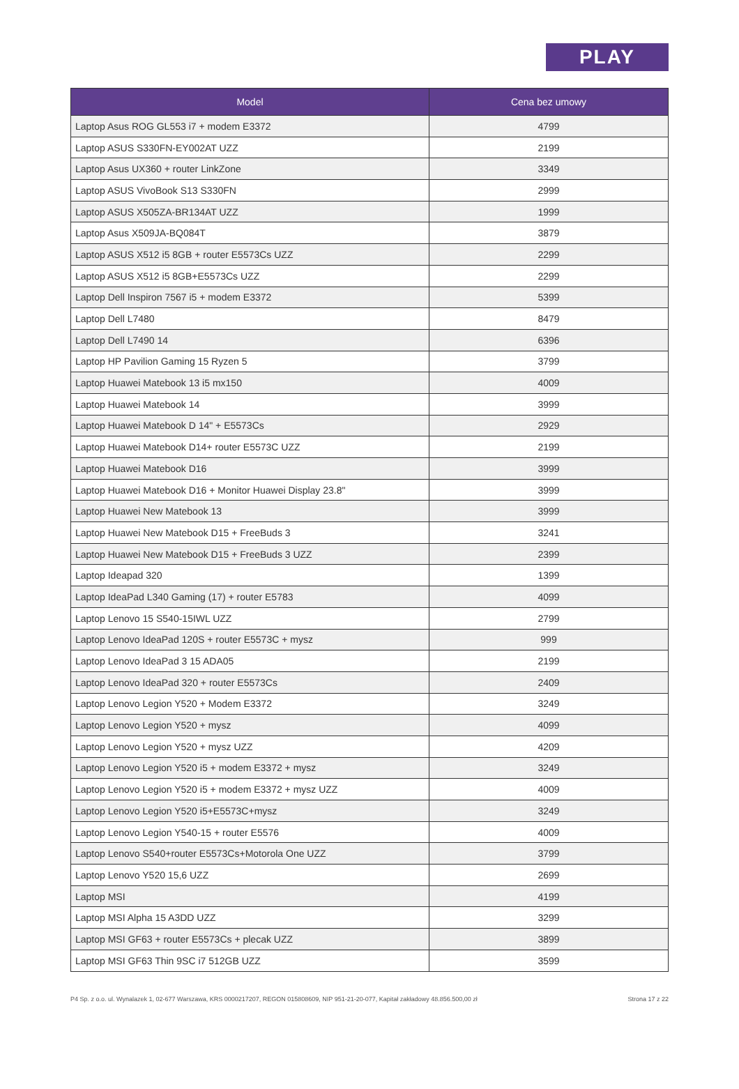PLAY
| Model | Cena bez umowy |
| --- | --- |
| Laptop Asus ROG GL553 i7 + modem E3372 | 4799 |
| Laptop ASUS S330FN-EY002AT UZZ | 2199 |
| Laptop Asus UX360 + router LinkZone | 3349 |
| Laptop ASUS VivoBook S13 S330FN | 2999 |
| Laptop ASUS X505ZA-BR134AT UZZ | 1999 |
| Laptop Asus X509JA-BQ084T | 3879 |
| Laptop ASUS X512 i5 8GB + router E5573Cs UZZ | 2299 |
| Laptop ASUS X512 i5 8GB+E5573Cs UZZ | 2299 |
| Laptop Dell Inspiron 7567 i5 + modem E3372 | 5399 |
| Laptop Dell L7480 | 8479 |
| Laptop Dell L7490 14 | 6396 |
| Laptop HP Pavilion Gaming 15 Ryzen 5 | 3799 |
| Laptop Huawei Matebook 13 i5 mx150 | 4009 |
| Laptop Huawei Matebook 14 | 3999 |
| Laptop Huawei Matebook D 14" + E5573Cs | 2929 |
| Laptop Huawei Matebook D14+ router E5573C UZZ | 2199 |
| Laptop Huawei Matebook D16 | 3999 |
| Laptop Huawei Matebook D16 + Monitor Huawei Display 23.8" | 3999 |
| Laptop Huawei New Matebook 13 | 3999 |
| Laptop Huawei New Matebook D15 + FreeBuds 3 | 3241 |
| Laptop Huawei New Matebook D15 + FreeBuds 3 UZZ | 2399 |
| Laptop Ideapad 320 | 1399 |
| Laptop IdeaPad L340 Gaming (17) + router E5783 | 4099 |
| Laptop Lenovo 15 S540-15IWL UZZ | 2799 |
| Laptop Lenovo IdeaPad 120S + router E5573C + mysz | 999 |
| Laptop Lenovo IdeaPad 3 15 ADA05 | 2199 |
| Laptop Lenovo IdeaPad 320 + router E5573Cs | 2409 |
| Laptop Lenovo Legion Y520 + Modem E3372 | 3249 |
| Laptop Lenovo Legion Y520 + mysz | 4099 |
| Laptop Lenovo Legion Y520 + mysz UZZ | 4209 |
| Laptop Lenovo Legion Y520 i5 + modem E3372 + mysz | 3249 |
| Laptop Lenovo Legion Y520 i5 + modem E3372 + mysz UZZ | 4009 |
| Laptop Lenovo Legion Y520 i5+E5573C+mysz | 3249 |
| Laptop Lenovo Legion Y540-15 + router E5576 | 4009 |
| Laptop Lenovo S540+router E5573Cs+Motorola One UZZ | 3799 |
| Laptop Lenovo Y520 15,6 UZZ | 2699 |
| Laptop MSI | 4199 |
| Laptop MSI Alpha 15 A3DD UZZ | 3299 |
| Laptop MSI GF63 + router E5573Cs + plecak UZZ | 3899 |
| Laptop MSI GF63 Thin 9SC i7 512GB UZZ | 3599 |
P4 Sp. z o.o. ul. Wynalazek 1, 02-677 Warszawa, KRS 0000217207, REGON 015808609, NIP 951-21-20-077, Kapitał zakładowy 48.856.500,00 zł Strona 17 z 22